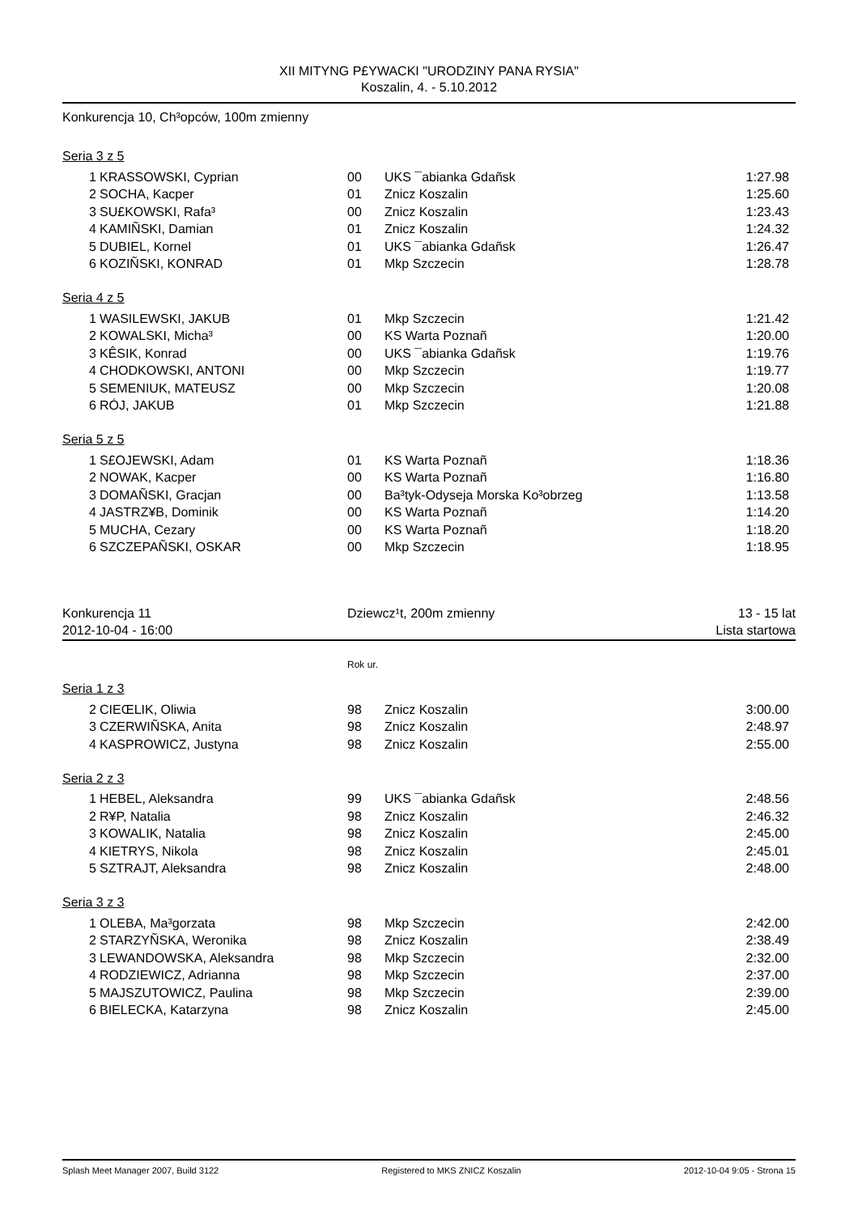XII MITYNG P£YWACKI "URODZINY PANA RYSIA"
Koszalin, 4. - 5.10.2012
Konkurencja 10, Ch³opców, 100m zmienny
Seria 3 z 5
| 1 | KRASSOWSKI, Cyprian | 00 | UKS ¯abianka Gdañsk | 1:27.98 |
| 2 | SOCHA, Kacper | 01 | Znicz Koszalin | 1:25.60 |
| 3 | SU£KOWSKI, Rafa³ | 00 | Znicz Koszalin | 1:23.43 |
| 4 | KAMIÑSKI, Damian | 01 | Znicz Koszalin | 1:24.32 |
| 5 | DUBIEL, Kornel | 01 | UKS ¯abianka Gdañsk | 1:26.47 |
| 6 | KOZIÑSKI, KONRAD | 01 | Mkp Szczecin | 1:28.78 |
Seria 4 z 5
| 1 | WASILEWSKI, JAKUB | 01 | Mkp Szczecin | 1:21.42 |
| 2 | KOWALSKI, Micha³ | 00 | KS Warta Poznañ | 1:20.00 |
| 3 | KÊSIK, Konrad | 00 | UKS ¯abianka Gdañsk | 1:19.76 |
| 4 | CHODKOWSKI, ANTONI | 00 | Mkp Szczecin | 1:19.77 |
| 5 | SEMENIUK, MATEUSZ | 00 | Mkp Szczecin | 1:20.08 |
| 6 | RÓJ, JAKUB | 01 | Mkp Szczecin | 1:21.88 |
Seria 5 z 5
| 1 | S£OJEWSKI, Adam | 01 | KS Warta Poznañ | 1:18.36 |
| 2 | NOWAK, Kacper | 00 | KS Warta Poznañ | 1:16.80 |
| 3 | DOMAÑSKI, Gracjan | 00 | Ba³tyk-Odyseja Morska Ko³obrzeg | 1:13.58 |
| 4 | JASTRZ¥B, Dominik | 00 | KS Warta Poznañ | 1:14.20 |
| 5 | MUCHA, Cezary | 00 | KS Warta Poznañ | 1:18.20 |
| 6 | SZCZEPAÑSKI, OSKAR | 00 | Mkp Szczecin | 1:18.95 |
| Konkurencja 11 | Dziewcz¹t, 200m zmienny | 13 - 15 lat |
| 2012-10-04 - 16:00 | | Lista startowa |
Rok ur.
Seria 1 z 3
| 2 | CIEŒLIK, Oliwia | 98 | Znicz Koszalin | 3:00.00 |
| 3 | CZERWIÑSKA, Anita | 98 | Znicz Koszalin | 2:48.97 |
| 4 | KASPROWICZ, Justyna | 98 | Znicz Koszalin | 2:55.00 |
Seria 2 z 3
| 1 | HEBEL, Aleksandra | 99 | UKS ¯abianka Gdañsk | 2:48.56 |
| 2 | R¥P, Natalia | 98 | Znicz Koszalin | 2:46.32 |
| 3 | KOWALIK, Natalia | 98 | Znicz Koszalin | 2:45.00 |
| 4 | KIETRYS, Nikola | 98 | Znicz Koszalin | 2:45.01 |
| 5 | SZTRAJT, Aleksandra | 98 | Znicz Koszalin | 2:48.00 |
Seria 3 z 3
| 1 | OLEBA, Ma³gorzata | 98 | Mkp Szczecin | 2:42.00 |
| 2 | STARZYÑSKA, Weronika | 98 | Znicz Koszalin | 2:38.49 |
| 3 | LEWANDOWSKA, Aleksandra | 98 | Mkp Szczecin | 2:32.00 |
| 4 | RODZIEWICZ, Adrianna | 98 | Mkp Szczecin | 2:37.00 |
| 5 | MAJSZUTOWICZ, Paulina | 98 | Mkp Szczecin | 2:39.00 |
| 6 | BIELECKA, Katarzyna | 98 | Znicz Koszalin | 2:45.00 |
Splash Meet Manager 2007, Build 3122 Registered to MKS ZNICZ Koszalin 2012-10-04 9:05 - Strona 15